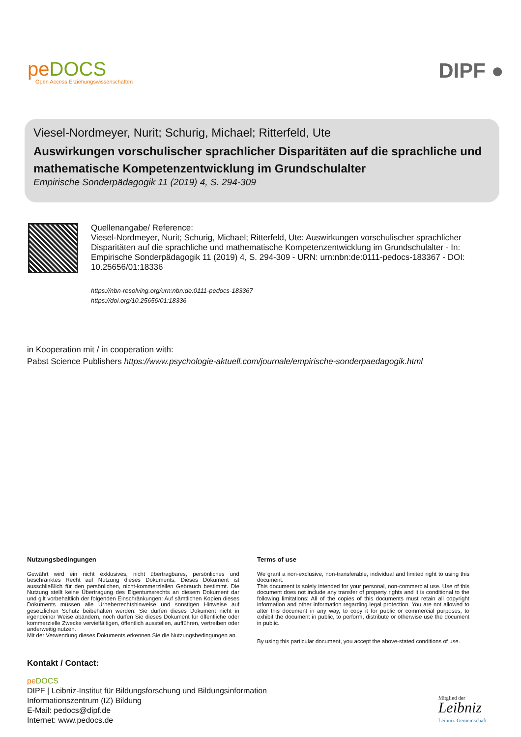peDOCS
Open Access Erziehungswissenschaften
DIPF ●
Viesel-Nordmeyer, Nurit; Schurig, Michael; Ritterfeld, Ute
Auswirkungen vorschulischer sprachlicher Disparitäten auf die sprachliche und mathematische Kompetenzentwicklung im Grundschulalter
Empirische Sonderpädagogik 11 (2019) 4, S. 294-309
Quellenangabe/ Reference:
Viesel-Nordmeyer, Nurit; Schurig, Michael; Ritterfeld, Ute: Auswirkungen vorschulischer sprachlicher Disparitäten auf die sprachliche und mathematische Kompetenzentwicklung im Grundschulalter - In: Empirische Sonderpädagogik 11 (2019) 4, S. 294-309 - URN: urn:nbn:de:0111-pedocs-183367 - DOI: 10.25656/01:18336
https://nbn-resolving.org/urn:nbn:de:0111-pedocs-183367
https://doi.org/10.25656/01:18336
in Kooperation mit / in cooperation with:
Pabst Science Publishers https://www.psychologie-aktuell.com/journale/empirische-sonderpaedagogik.html
Nutzungsbedingungen
Gewährt wird ein nicht exklusives, nicht übertragbares, persönliches und beschränktes Recht auf Nutzung dieses Dokuments. Dieses Dokument ist ausschließlich für den persönlichen, nicht-kommerziellen Gebrauch bestimmt. Die Nutzung stellt keine Übertragung des Eigentumsrechts an diesem Dokument dar und gilt vorbehaltlich der folgenden Einschränkungen: Auf sämtlichen Kopien dieses Dokuments müssen alle Urheberrechtshinweise und sonstigen Hinweise auf gesetzlichen Schutz beibehalten werden. Sie dürfen dieses Dokument nicht in irgendeiner Weise abändern, noch dürfen Sie dieses Dokument für öffentliche oder kommerzielle Zwecke vervielfältigen, öffentlich ausstellen, aufführen, vertreiben oder anderweitig nutzen.
Mit der Verwendung dieses Dokuments erkennen Sie die Nutzungsbedingungen an.
Terms of use
We grant a non-exclusive, non-transferable, individual and limited right to using this document.
This document is solely intended for your personal, non-commercial use. Use of this document does not include any transfer of property rights and it is conditional to the following limitations: All of the copies of this documents must retain all copyright information and other information regarding legal protection. You are not allowed to alter this document in any way, to copy it for public or commercial purposes, to exhibit the document in public, to perform, distribute or otherwise use the document in public.
By using this particular document, you accept the above-stated conditions of use.
Kontakt / Contact:
pe DOCS
DIPF | Leibniz-Institut für Bildungsforschung und Bildungsinformation
Informationszentrum (IZ) Bildung
E-Mail: pedocs@dipf.de
Internet: www.pedocs.de
Mitglied der
Leibniz
Leibniz-Gemeinschaft